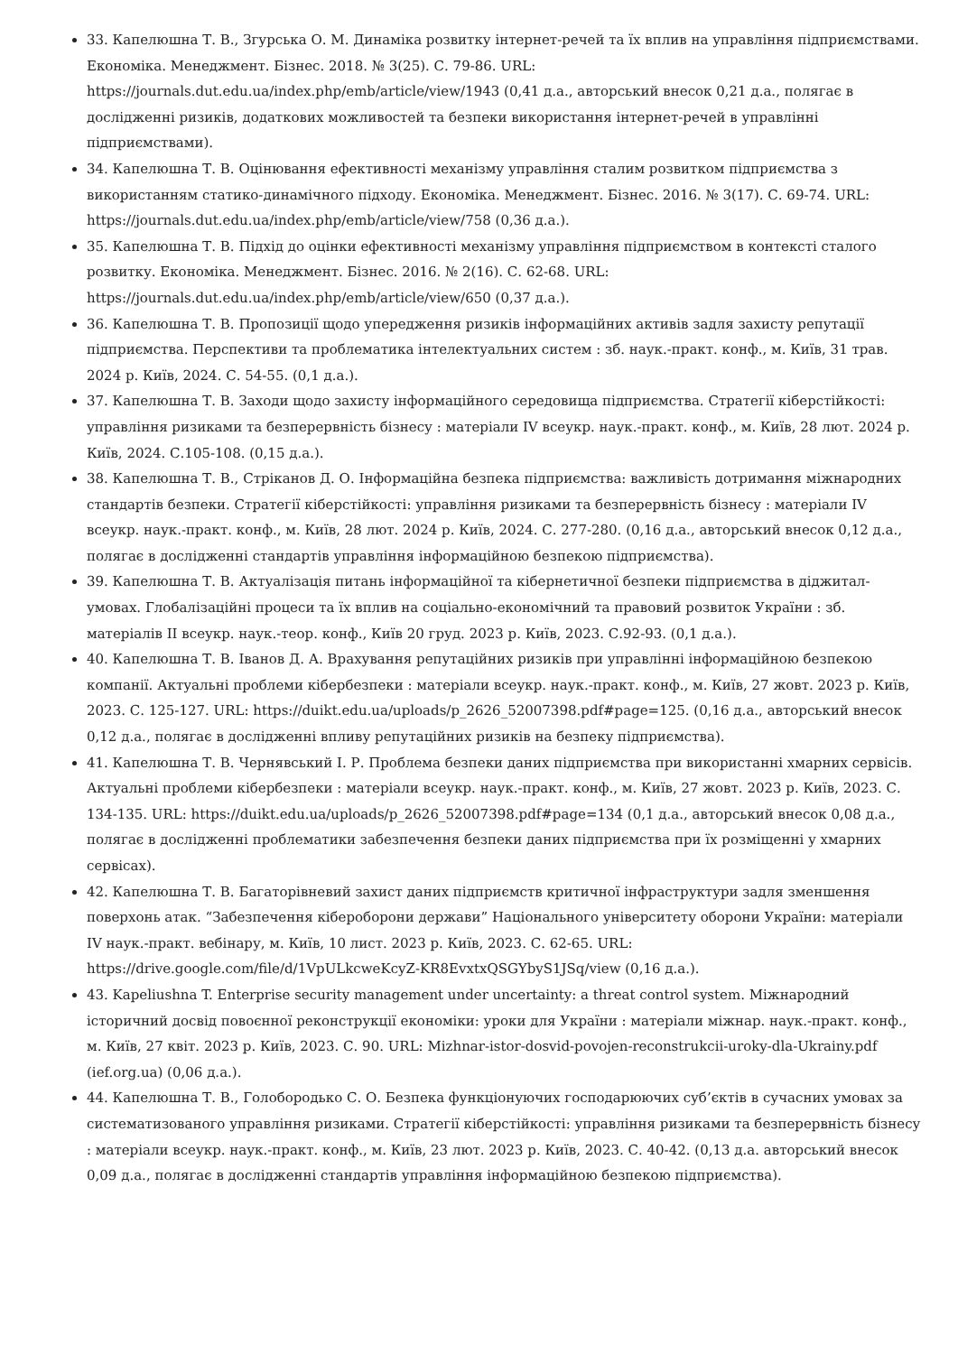33. Капелюшна Т. В., Згурська О. М. Динаміка розвитку інтернет-речей та їх вплив на управління підприємствами. Економіка. Менеджмент. Бізнес. 2018. № 3(25). С. 79-86. URL: https://journals.dut.edu.ua/index.php/emb/article/view/1943 (0,41 д.а., авторський внесок 0,21 д.а., полягає в дослідженні ризиків, додаткових можливостей та безпеки використання інтернет-речей в управлінні підприємствами).
34. Капелюшна Т. В. Оцінювання ефективності механізму управління сталим розвитком підприємства з використанням статико-динамічного підходу. Економіка. Менеджмент. Бізнес. 2016. № 3(17). С. 69-74. URL: https://journals.dut.edu.ua/index.php/emb/article/view/758 (0,36 д.а.).
35. Капелюшна Т. В. Підхід до оцінки ефективності механізму управління підприємством в контексті сталого розвитку. Економіка. Менеджмент. Бізнес. 2016. № 2(16). С. 62-68. URL: https://journals.dut.edu.ua/index.php/emb/article/view/650 (0,37 д.а.).
36. Капелюшна Т. В. Пропозиції щодо упередження ризиків інформаційних активів задля захисту репутації підприємства. Перспективи та проблематика інтелектуальних систем : зб. наук.-практ. конф., м. Київ, 31 трав. 2024 р. Київ, 2024. С. 54-55. (0,1 д.а.).
37. Капелюшна Т. В. Заходи щодо захисту інформаційного середовища підприємства. Стратегії кіберстійкості: управління ризиками та безперервність бізнесу : матеріали IV всеукр. наук.-практ. конф., м. Київ, 28 лют. 2024 р. Київ, 2024. С.105-108. (0,15 д.а.).
38. Капелюшна Т. В., Стріканов Д. О. Інформаційна безпека підприємства: важливість дотримання міжнародних стандартів безпеки. Стратегії кіберстійкості: управління ризиками та безперервність бізнесу : матеріали IV всеукр. наук.-практ. конф., м. Київ, 28 лют. 2024 р. Київ, 2024. С. 277-280. (0,16 д.а., авторський внесок 0,12 д.а., полягає в дослідженні стандартів управління інформаційною безпекою підприємства).
39. Капелюшна Т. В. Актуалізація питань інформаційної та кібернетичної безпеки підприємства в діджитал-умовах. Глобалізаційні процеси та їх вплив на соціально-економічний та правовий розвиток України : зб. матеріалів II всеукр. наук.-теор. конф., Київ 20 груд. 2023 р. Київ, 2023. С.92-93. (0,1 д.а.).
40. Капелюшна Т. В. Іванов Д. А. Врахування репутаційних ризиків при управлінні інформаційною безпекою компанії. Актуальні проблеми кібербезпеки : матеріали всеукр. наук.-практ. конф., м. Київ, 27 жовт. 2023 р. Київ, 2023. С. 125-127. URL: https://duikt.edu.ua/uploads/p_2626_52007398.pdf#page=125. (0,16 д.а., авторський внесок 0,12 д.а., полягає в дослідженні впливу репутаційних ризиків на безпеку підприємства).
41. Капелюшна Т. В. Чернявський І. Р. Проблема безпеки даних підприємства при використанні хмарних сервісів. Актуальні проблеми кібербезпеки : матеріали всеукр. наук.-практ. конф., м. Київ, 27 жовт. 2023 р. Київ, 2023. С. 134-135. URL: https://duikt.edu.ua/uploads/p_2626_52007398.pdf#page=134 (0,1 д.а., авторський внесок 0,08 д.а., полягає в дослідженні проблематики забезпечення безпеки даних підприємства при їх розміщенні у хмарних сервісах).
42. Капелюшна Т. В. Багаторівневий захист даних підприємств критичної інфраструктури задля зменшення поверхонь атак. “Забезпечення кібероборони держави” Національного університету оборони України: матеріали IV наук.-практ. вебінару, м. Київ, 10 лист. 2023 р. Київ, 2023. С. 62-65. URL: https://drive.google.com/file/d/1VpULkcweKcyZ-KR8EvxtxQSGYbyS1JSq/view (0,16 д.а.).
43. Kapeliushna T. Enterprise security management under uncertainty: a threat control system. Міжнародний історичний досвід повоєнної реконструкції економіки: уроки для України : матеріали міжнар. наук.-практ. конф., м. Київ, 27 квіт. 2023 р. Київ, 2023. С. 90. URL: Mizhnar-istor-dosvid-povojen-reconstrukcii-uroky-dla-Ukrainy.pdf (ief.org.ua) (0,06 д.а.).
44. Капелюшна Т. В., Голобородько С. О. Безпека функціонуючих господарюючих суб’єктів в сучасних умовах за систематизованого управління ризиками. Стратегії кіберстійкості: управління ризиками та безперервність бізнесу : матеріали всеукр. наук.-практ. конф., м. Київ, 23 лют. 2023 р. Київ, 2023. С. 40-42. (0,13 д.а. авторський внесок 0,09 д.а., полягає в дослідженні стандартів управління інформаційною безпекою підприємства).